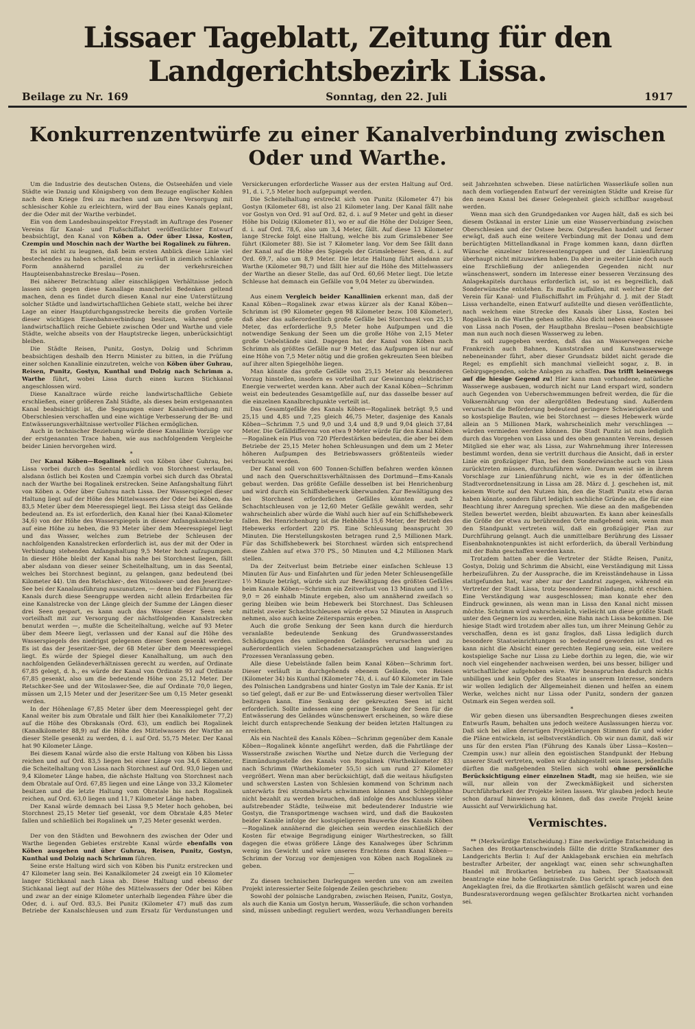Lissaer Tageblatt, Zeitung für den Landgerichtsbezirk Lissa.
Beilage zu Nr. 169 Sonntag, den 22. Juli 1917
Konkurrenzentwürfe zu einer Kanalverbindung zwischen Oder und Warthe.
Um die Industrie des deutschen Ostens, die Ostseehäfen und viele Städte wie Danzig und Königsberg von dem Bezuge englischer Kohlen nach dem Kriege frei zu machen und um ihre Versorgung mit schlesischer Kohle zu erleichtern, wird der Bau eines Kanals geplant, der die Oder mit der Warthe verbindet.
Ein von dem Landesbauinspektor Freystadt im Auftrage des Posener Vereins für Kanal- und Flußschiffahrt veröffentlichter Entwurf beabsichtigt, den Kanal von Köben a. Oder über Lissa, Kosten, Czempin und Moschin nach der Warthe bei Rogalinek zu führen.
Es ist nicht zu leugnen, daß beim ersten Anblick diese Linie viel bestechendes zu haben scheint, denn sie verläuft in ziemlich schlanker Form annähernd parallel zu der verkehrsreichen Haupteisenbahnstrecke Breslau—Posen.
Bei näherer Betrachtung aller einschlägigen Verhältnisse jedoch lassen sich gegen diese Kanallage mancherlei Bedenken geltend machen, denn es findet durch diesen Kanal nur eine Unterstützung solcher Städte und landwirtschaftlichen Gebiete statt, welche bei ihrer Lage an einer Hauptdurchgangsstrecke bereits die großen Vorteile dieser wichtigen Eisenbahnverbindung besitzen, während große landwirtschaftlich reiche Gebiete zwischen Oder und Warthe und viele Städte, welche abseits von der Hauptstrecke liegen, unberücksichtigt bleiben.
Die Städte Reisen, Punitz, Gostyn, Dolzig und Schrimm beabsichtigen deshalb den Herrn Minister zu bitten, in die Prüfung einer solchen Kanallinie einzutreten, welche von Köben über Guhrau, Reisen, Punitz, Gostyn, Kunthal und Dolzig nach Schrimm a. Warthe führt, wobei Lissa durch einen kurzen Stichkanal angeschlossen wird.
Diese Kanaltrace würde reiche landwirtschaftliche Gebiete erschließen, einer größeren Zahl Städte, als dieses beim erstgenannten Kanal beabsichtigt ist, die Segnungen einer Kanalverbindung mit Oberschlesien verschaffen und eine wichtige Verbesserung der Be- und Entwässerungsverhältnisse wertvoller Flächen ermöglichen.
Auch in technischer Beziehung würde diese Kanallinie Vorzüge vor der erstgenannten Trace haben, wie aus nachfolgendem Vergleiche beider Linien hervorgehen wird.
*
Der Kanal Köben—Rogalinek soll von Köben über Guhrau, bei Lissa vorbei durch das Seental nördlich von Storchnest verlaufen, alsdann östlich bei Kosten und Czempin vorbei sich durch das Obratal nach der Warthe bei Rogalinek erstrecken. Seine Anfangshaltung führt von Köben a. Oder über Guhrau nach Lissa. Der Wasserspiegel dieser Haltung liegt auf der Höhe des Mittelwassers der Oder bei Köben, das 83,5 Meter über dem Meeresspiegel liegt. Bei Lissa steigt das Gelände bedeutend an. Es ist erforderlich, den Kanal hier (bei Kanal-Kilometer 34,6) von der Höhe des Wasserspiegels in dieser Anfangskanalstrecke auf eine Höhe zu heben, die 93 Meter über dem Meeresspiegel liegt und das Wasser, welches zum Betriebe der Schleusen der nachfolgenden Kanalstrecken erforderlich ist, aus der mit der Oder in Verbindung stehenden Anfangshaltung 9,5 Meter hoch aufzupumpen. In dieser Höhe bleibt der Kanal bis nahe bei Storchnest liegen, fällt aber alsdann von dieser seiner Scheitelhaltung, um in das Seental, welches bei Storchnest beginnt, zu gelangen, ganz bedeutend (bei Kilometer 44). Um den Retschker-, den Witoslawer- und den Jeseritzer-See bei der Kanalausführung auszunutzen, — denn bei der Führung des Kanals durch diese Seengruppe werden nicht allein Erdarbeiten für eine Kanalstrecke von der Länge gleich der Summe der Längen dieser drei Seen gespart, es kann auch das Wasser dieser Seen sehr vorteilhaft mit zur Versorgung der nächstfolgenden Kanalstrecken benutzt werden —, mußte die Scheitelhaltung, welche auf 93 Meter über dem Meere liegt, verlassen und der Kanal auf die Höhe des Wasserspiegels des niedrigst gelegenen dieser Seen gesenkt werden. Es ist das der Jeseritzer-See, der 68 Meter über dem Meeresspiegel liegt. Es würde der Spiegel dieser Kanalhaltung, um auch den nachfolgenden Geländeverhältnissen gerecht zu werden, auf Ordinate 67,85 gelegt, d. h., es würde der Kanal von Ordinate 93 auf Ordinate 67,85 gesenkt, also um die bedeutende Höhe von 25,12 Meter. Der Retschker-See und der Witoslawer-See, die auf Ordinate 70,0 liegen, müssen um 2,15 Meter und der Jeseritzer-See um 0,15 Meter gesenkt werden.
In der Höhenlage 67,85 Meter über dem Meeresspiegel geht der Kanal weiter bis zum Obratale und fällt hier (bei Kanalkilometer 77,2) auf die Höhe des Obrakanals (Ord. 63), um endlich bei Rogalinek (Kanalkilometer 88,9) auf die Höhe des Mittelwassers der Warthe an dieser Stelle gesenkt zu werden, d. i. auf Ord. 55,75 Meter. Der Kanal hat 90 Kilometer Länge.
Bei diesem Kanal würde also die erste Haltung von Köben bis Lissa reichen und auf Ord. 83,5 liegen bei einer Länge von 34,6 Kilometer, die Scheitelhaltung von Lissa nach Storchnest auf Ord. 93,0 liegen und 9,4 Kilometer Länge haben, die nächste Haltung von Storchnest nach dem Obratale auf Ord. 67,85 liegen und eine Länge von 33,2 Kilometer besitzen und die letzte Haltung vom Obratale bis nach Rogalinek reichen, auf Ord. 63,0 liegen und 11,7 Kilometer Länge haben.
Der Kanal würde demnach bei Lissa 9,5 Meter hoch gehoben, bei Storchnest 25,15 Meter tief gesenkt, vor dem Obratale 4,85 Meter fallen und schließlich bei Rogalinek um 7,25 Meter gesenkt werden.
*
Der von den Städten und Bewohnern des zwischen der Oder und Warthe liegenden Gebietes erstrebte Kanal würde ebenfalls von Köben ausgehen und über Guhrau, Reisen, Punitz, Gostyn, Kunthal und Dolzig nach Schrimm führen.
Seine erste Haltung wird sich von Köben bis Punitz erstrecken und 47 Kilometer lang sein. Bei Kanalkilometer 24 zweigt ein 10 Kilometer langer Stichkanal nach Lissa ab. Diese Haltung und ebenso der Stichkanal liegt auf der Höhe des Mittelwassers der Oder bei Köben und zwar an der einige Kilometer unterhalb liegenden Fähre über die Oder, d. i. auf Ord. 83,5. Bei Punitz (Kilometer 47) muß das zum Betriebe der Kanalschleusen und zum Ersatz für Verdunstungen und Versickerungen erforderliche Wasser aus der ersten Haltung auf Ord. 91, d. i. 7,5 Meter hoch aufgepumpt werden.
Die Scheitelhaltung erstreckt sich von Punitz (Kilometer 47) bis Gostyn (Kilometer 68), ist also 21 Kilometer lang. Der Kanal fällt nahe vor Gostyn von Ord. 91 auf Ord. 82, d. i. auf 9 Meter und geht in dieser Höhe bis Dolzig (Kilometer 81), wo er auf die Höhe der Dolziger Seen, d. i. auf Ord. 78,6, also um 3,4 Meter, fällt. Auf diese 13 Kilometer lange Strecke folgt eine Haltung, welche bis zum Grimslebener See führt (Kilometer 88). Sie ist 7 Kilometer lang. Vor dem See fällt dann der Kanal auf die Höhe des Spiegels der Grimslebener Seen, d. i. auf Ord. 69,7, also um 8,9 Meter. Die letzte Haltung führt alsdann zur Warthe (Kilometer 98,7) und fällt hier auf die Höhe des Mittelwassers der Warthe an dieser Stelle, das auf Ord. 60,66 Meter liegt. Die letzte Schleuse hat demnach ein Gefälle von 9,04 Meter zu überwinden.
*
Aus einem Vergleich beider Kanallinien erkennt man, daß der Kanal Köben—Rogalinek zwar etwas kürzer als der Kanal Köben—Schrimm ist (90 Kilometer gegen 98 Kilometer bezw. 108 Kilometer), daß aber das außerordentlich große Gefälle bei Storchnest von 25,15 Meter, das erforderliche 9,5 Meter hohe Aufpumpen und die notwendige Senkung der Seen um die große Höhe von 2,15 Meter große Uebelstände sind. Dagegen hat der Kanal von Köben nach Schrimm als größtes Gefälle nur 9 Meter, das Aufpumpen ist nur auf eine Höhe von 7,5 Meter nötig und die großen gekreuzten Seen bleiben auf ihrer alten Spiegelhöhe liegen.
Man könnte das große Gefälle von 25,15 Meter als besonderen Vorzug hinstellen, insofern es vorteilhaft zur Gewinnung elektrischer Energie verwertet werden kann. Aber auch der Kanal Köben—Schrimm weist ein bedeutendes Gesamtgefälle auf, nur das dasselbe besser auf die einzelnen Kanalbrechpunkte verteilt ist.
Das Gesamtgefälle des Kanals Köben—Rogalinek beträgt 9,5 und 25,15 und 4,85 und 7,25 gleich 46,75 Meter, dasjenige des Kanals Köben—Schrimm 7,5 und 9,0 und 3,4 und 8,9 und 9,04 gleich 37,84 Meter. Die Gefälldifferenz von etwa 9 Meter würde für den Kanal Köben—Rogalinek ein Plus von 720 Pferdestärken bedeuten, die aber bei dem Betriebe der 25,15 Meter hohen Schleusungen und dem um 2 Meter höheren Aufpumpen des Betriebswassers größtenteils wieder verbraucht werden.
Der Kanal soll von 600 Tonnen-Schiffen befahren werden können und nach den Querschnittsverhältnissen des Dortmund—Ems-Kanals gebaut werden. Das größte Gefälle desselben ist bei Henrichenburg und wird durch ein Schiffshebewerk überwunden. Zur Bewältigung des bei Storchnest erforderlichen Gefälles könnten auch 2 Schachtschleusen von je 12,60 Meter Gefälle gewählt werden, sehr wahrscheinlich aber würde die Wahl auch hier auf ein Schiffshebewerk fallen. Bei Henrichenburg ist die Hebhöhe 15,6 Meter, der Betrieb des Hebewerks erfordert 220 PS. Eine Schleusung beansprucht 30 Minuten. Die Herstellungskosten betragen rund 2,5 Millionen Mark. Für das Schiffshebewerk bei Storchnest würden sich entsprechend diese Zahlen auf etwa 370 PS., 50 Minuten und 4,2 Millionen Mark stellen.
Da der Zeitverlust beim Betriebe einer einfachen Schleuse 13 Minuten für Aus- und Einfahrten und für jeden Meter Schleusengefälle 1½ Minute beträgt, würde sich zur Bewältigung des größten Gefälles beim Kanale Köben—Schrimm ein Zeitverlust von 13 Minuten und 1½ . 9,0 = 26 einhalb Minute ergeben, also um annähernd zweifach so gering bleiben wie beim Hebewerk bei Storchnest. Das Schleusen mittelst zweier Schachtschleusen würde etwa 52 Minuten in Anspruch nehmen, also auch keine Zeitersparnis ergeben.
Auch die große Senkung der Seen kann durch die hierdurch veranlaßte bedeutende Senkung des Grundwasserstandes Schädigungen des umliegenden Geländes verursachen und zu außerordentlich vielen Schadenersatzansprüchen und langwierigen Prozessen Veranlassung geben.
Alle diese Uebelstände fallen beim Kanal Köben—Schrimm fort. Dieser verläuft in durchgehends ebenem Gelände, von Reisen (Kilometer 34) bis Kunthal (Kilometer 74), d. i. auf 40 Kilometer im Tale des Polnischen Landgrabens und hinter Gostyn im Tale der Kania. Er ist so tief gelegt, daß er zur Be- und Entwässerung dieser wertvollen Täler beitragen kann. Eine Senkung der gekreuzten Seen ist nicht erforderlich. Sollte indessen eine geringe Senkung der Seen für die Entwässerung des Geländes wünschenswert erscheinen, so wäre diese leicht durch entsprechende Senkung der beiden letzten Haltungen zu erreichen.
Als ein Nachteil des Kanals Köben—Schrimm gegenüber dem Kanale Köben—Rogalinek könnte angeführt werden, daß die Fahrtlänge der Wasserstraße zwischen Warthe und Netze durch die Verlegung der Einmündungsstelle des Kanals von Rogalinek (Warthekilometer 83) nach Schrimm (Warthekilometer 55,5) sich um rund 27 Kilometer vergrößert. Wenn man aber berücksichtigt, daß die weitaus häufigsten und schwersten Lasten von Schlesien kommend von Schrimm nach unterwärts frei stromabwärts schwimmen können und Schlepplöhne nicht bezahlt zu werden brauchen, daß infolge des Anschlusses vieler aufstrebender Städte, teilweise mit bedeutenderer Industrie wie Gostyn, die Transportmenge wachsen wird, und daß die Baukosten beider Kanäle infolge der kostspieligeren Bauwerke des Kanals Köben—Rogalinek annähernd die gleichen sein werden einschließlich der Kosten für etwaige Begradigung einiger Warthestrecken, so fällt dagegen die etwas größere Länge des Kanalweges über Schrimm wenig ins Gewicht und wäre unseres Erachtens dem Kanal Köben—Schrimm der Vorzug vor demjenigen von Köben nach Rogalinek zu geben.
—
Zu diesen technischen Darlegungen werden uns von am zweiten Projekt interessierter Seite folgende Zeilen geschrieben:
Sowohl der polnische Landgraben, zwischen Reisen, Punitz, Gostyn, als auch die Kania um Gostyn herum, Wasserläufe, die schon vorhanden sind, müssen unbedingt reguliert werden, wozu Verhandlungen bereits seit Jahrzehnten schweben. Diese natürlichen Wasserläufe sollen nun nach dem vorliegenden Entwurf der vereinigten Städte und Kreise für den neuen Kanal bei dieser Gelegenheit gleich schiffbar ausgebaut werden.
Wenn man sich den Grundgedanken vor Augen hält, daß es sich bei diesem Ostkanal in erster Linie um eine Wasserverbindung zwischen Oberschlesien und der Ostsee bezw. Ostpreußen handelt und ferner erwägt, daß auch eine weitere Verbindung mit der Donau und dem berüchtigten Mittellandkanal in Frage kommen kann, dann dürften Wünsche einzelner Interessentengruppen und der Linienführung überhaupt nicht mitzuwirken haben. Da aber in zweiter Linie doch auch eine Erschließung der anliegenden Gegenden nicht nur wünschenswert, sondern im Interesse einer besseren Verzinsung des Anlagekapitels durchaus erforderlich ist, so ist es begreiflich, daß Sonderwünsche entstehen. Es mußte auffallen, mit welcher Eile der Verein für Kanal- und Flußschiffahrt im Frühjahr d. J. mit der Stadt Lissa verhandelte, einen Entwurf aufstellte und diesen veröffentlichte, nach welchem eine Strecke des Kanals über Lissa, Kosten bei Rogalinek in die Warthe gehen sollte. Also dicht neben einer Chaussee von Lissa nach Posen, der Hauptbahn Breslau—Posen beabsichtigte man nun auch noch diesen Wasserweg zu leben.
Es soll zugegeben werden, daß das an Wasserwegen reiche Frankreich auch Bahnen, Kunststraßen und Kunstwasserwege nebeneinander führt, aber dieser Grundsatz bildet nicht gerade die Regel; es empfiehlt sich manchmal vielleicht sogar, z. B. in Gebirgsgegenden, solche Anlagen zu schaffen. Das trifft keineswegs auf die hiesige Gegend zu! Hier kann man vorhandene, natürliche Wasserwege ausbauen, wodurch nicht nur Land erspart wird, sondern auch Gegenden von Ueberschwemmungen befreit werden, die für die Volksernährung von der allergrößten Bedeutung sind. Außerdem verursacht die Beförderung bedeutend geringere Schwierigkeiten und so kostspielige Bauten, wie bei Storchnest — dieses Hebewerk würde allein an 5 Millionen Mark, wahrscheinlich mehr verschlingen — würden vermieden werden können. Die Stadt Punitz ist nun lediglich durch das Vorgehen von Lissa und des oben genannten Vereins, dessen Mitglied sie eher war, als Lissa, zur Wahrnehmung ihrer Interessen bestimmt worden, denn sie vertritt durchaus die Ansicht, daß in erster Linie ein großzügiger Plan, bei dem Sonderwünsche auch von Lissa zurücktreten müssen, durchzuführen wäre. Darum weist sie in ihrem Vorschlage zur Linienführung nicht, wie es in der öffentlichen Stadtverordnetensitzung in Lissa am 28. März d. J. geschehen ist, mit keinem Worte auf den Nutzen hin, den die Stadt Punitz etwa daran haben könnte, sondern führt lediglich sachliche Gründe an, die für eine Beachtung ihrer Anregung sprechen. Wie diese an den maßgebenden Stellen bewertet werden, bleibt abzuwarten. Es kann aber keinesfalls die Größe der etwa zu berührenden Orte maßgebend sein, wenn man den Standpunkt vertreten will, daß ein großzügiger Plan zur Durchführung gelangt. Auch die unmittelbare Berührung des Lissaer Eisenbahnknotenpunktes ist nicht erforderlich, da überall Verbindung mit der Bahn geschaffen werden kann.
Trotzdem hatten aber die Vertreter der Städte Reisen, Punitz, Gostyn, Dolzig und Schrimm die Absicht, eine Verständigung mit Lissa herbeizuführen. Zu der Aussprache, die im Kreisständehause in Lissa stattgefunden hat, war aber nur der Landrat zugegen, während ein Vertreter der Stadt Lissa, trotz besonderer Einladung, nicht erschien. Eine Verständigung war ausgeschlossen; man konnte eher den Eindruck gewinnen, als wenn man in Lissa den Kanal nicht missen möchte. Schrimm wird wahrscheinlich, vielleicht um diese größte Stadt unter den Gegnern los zu werden, eine Bahn nach Lissa bekommen. Die hiesige Stadt wird trotzdem aber alles tun, um ihrer Meinung Gehör zu verschaffen, denn es ist ganz fraglos, daß Lissa lediglich durch besondere Staatseinrichtungen so bedeutend geworden ist. Und es kann nicht die Absicht einer gerechten Regierung sein, eine weitere kostspielige Sache nur Lissa zu Liebe dorthin zu legen, die, wie wir noch viel eingehender nachweisen werden, bei uns besser, billiger und wirtschaftlicher aufgehoben wäre. Wir beanspruchen dadurch nichts unbilliges und kein Opfer des Staates in unserem Interesse, sondern wir wollen lediglich der Allgemeinheit dienen und helfen an einem Werke, welches nicht nur Lissa oder Punitz, sondern der ganzen Ostmark ein Segen werden soll.
*
Wir geben diesen uns übersandten Besprechungen dieses zweiten Entwurfs Raum, behalten uns jedoch weitere Auslassungen hierzu vor. Daß sich bei allen derartigen Projektierungen Stimmen für und wider die Pläne entwickeln, ist selbstverständlich. Ob wir nun damit, daß wir uns für den ersten Plan (Führung des Kanals über Lissa—Kosten—Czempin usw.) nur allein den egoistischen Standpunkt der Hebung unserer Stadt vertreten, wollen wir dahingestellt sein lassen, jedenfalls dürften die maßgebenden Stellen sich wohl ohne persönliche Berücksichtigung einer einzelnen Stadt, mag sie heißen, wie sie will, nur allein von der Zweckmäßigkeit und sichersten Durchführbarkeit der Projekte leiten lassen. Wir glauben jedoch heute schon darauf hinweisen zu können, daß das zweite Projekt keine Aussicht auf Verwirklichung hat.
Vermischtes.
** (Merkwürdige Entscheidung.) Eine merkwürdige Entscheidung in Sachen des Brotkartenschwindels fällte die dritte Strafkammer des Landgerichts Berlin I: Auf der Anklagebank erschien ein mehrfach bestrafter Arbeiter, der angeklagt war, einen sehr schwunghaften Handel mit Brotkarten betrieben zu haben. Der Staatsanwalt beantragte eine hohe Gefängnisstrafe. Das Gericht sprach jedoch den Angeklagten frei, da die Brotkarten sämtlich gefälscht waren und eine Bundesratsverordnung wegen gefälschter Brotkarten nicht vorhanden sei.